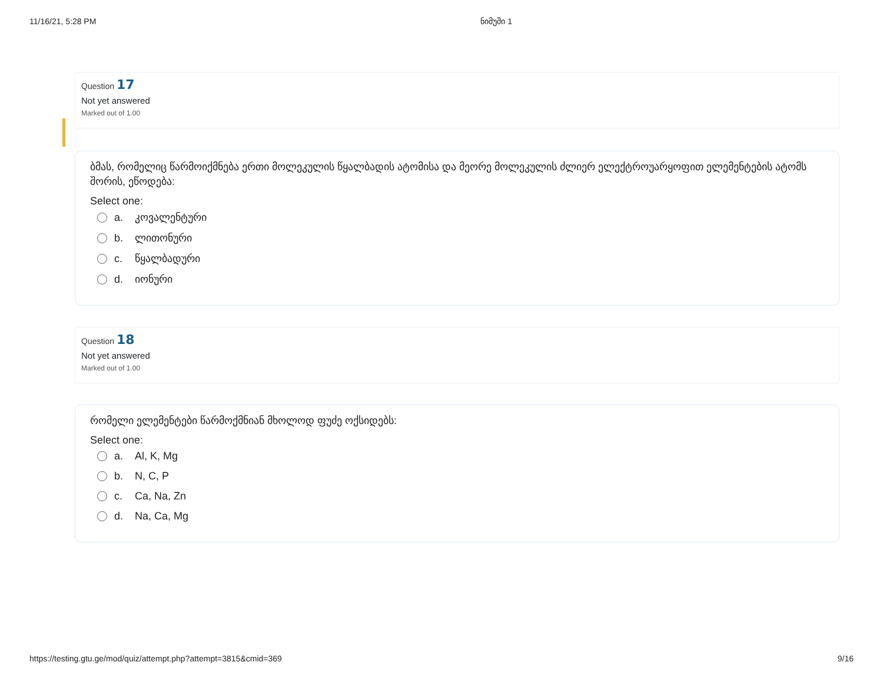11/16/21, 5:28 PM ნიმუში 1
Question 17
Not yet answered
Marked out of 1.00
ბმას, რომელიც წარმოიქმნება ერთი მოლეკულის წყალბადის ატომისა და მეორე მოლეკულის ძლიერ ელექტროუარყოფით ელემენტების ატომს შორის, ეწოდება:
Select one:
a. კოვალენტური
b. ლითონური
c. წყალბადური
d. იონური
Question 18
Not yet answered
Marked out of 1.00
რომელი ელემენტები წარმოქმნიან მხოლოდ ფუძე ოქსიდებს:
Select one:
a. Al, K, Mg
b. N, C, P
c. Ca, Na, Zn
d. Na, Ca, Mg
https://testing.gtu.ge/mod/quiz/attempt.php?attempt=3815&cmid=369 9/16